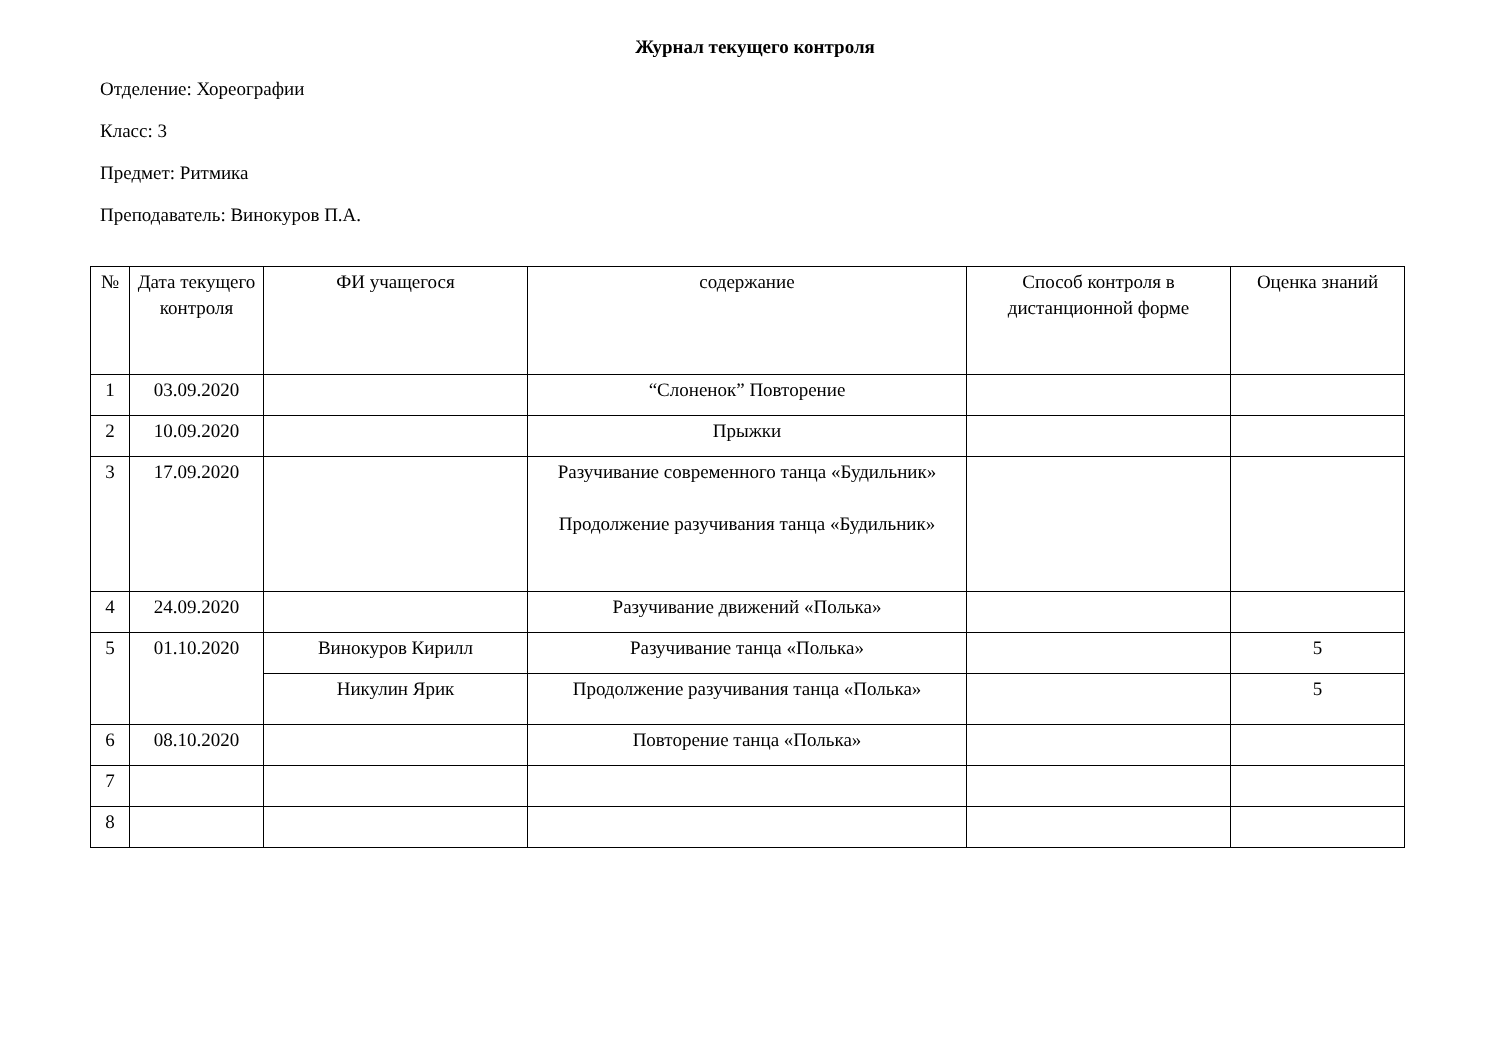Журнал текущего контроля
Отделение: Хореографии
Класс: 3
Предмет: Ритмика
Преподаватель: Винокуров П.А.
| № | Дата текущего контроля | ФИ учащегося | содержание | Способ контроля в дистанционной форме | Оценка знаний |
| --- | --- | --- | --- | --- | --- |
| 1 | 03.09.2020 | | “Слоненок” Повторение | | |
| 2 | 10.09.2020 | | Прыжки | | |
| 3 | 17.09.2020 | | Разучивание современного танца «Будильник» Продолжение разучивания танца «Будильник» | | |
| 4 | 24.09.2020 | | Разучивание движений «Полька» | | |
| 5 | 01.10.2020 | Винокуров Кирилл | Разучивание танца «Полька» | | 5 |
| | | Никулин Ярик | Продолжение разучивания танца «Полька» | | 5 |
| 6 | 08.10.2020 | | Повторение танца «Полька» | | |
| 7 | | | | | |
| 8 | | | | | |